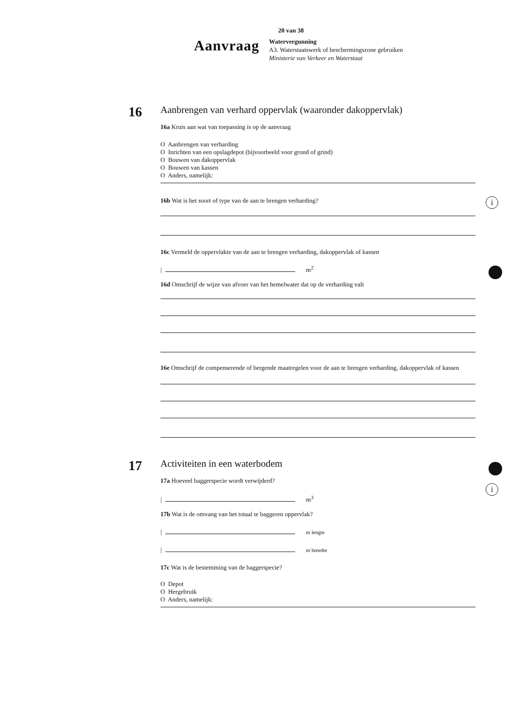20 van 38
Aanvraag
Watervergunning
A3. Waterstaatswerk of beschermingszone gebruiken
Ministerie van Verkeer en Waterstaat
16
Aanbrengen van verhard oppervlak (waaronder dakoppervlak)
16a Kruis aan wat van toepassing is op de aanvraag
O Aanbrengen van verharding
O Inrichten van een opslagdepot (bijvoorbeeld voor grond of grind)
O Bouwen van dakoppervlak
O Bouwen van kassen
O Anders, namelijk:
16b Wat is het soort of type van de aan te brengen verharding?
16c Vermeld de oppervlakte van de aan te brengen verharding, dakoppervlak of kassen
| m<sup>2</sup>
16d Omschrijf de wijze van afvoer van het hemelwater dat op de verharding valt
16e Omschrijf de compenserende of bergende maatregelen voor de aan te brengen verharding, dakoppervlak of kassen
i
17
Activiteiten in een waterbodem
17a Hoeveel baggerspecie wordt verwijderd?
| m<sup>3</sup>
17b Wat is de omvang van het totaal te baggeren oppervlak?
| m lengte
| m breedte
17c Wat is de bestemming van de baggerspecie?
O Depot
O Hergebruik
O Anders, namelijk:
i